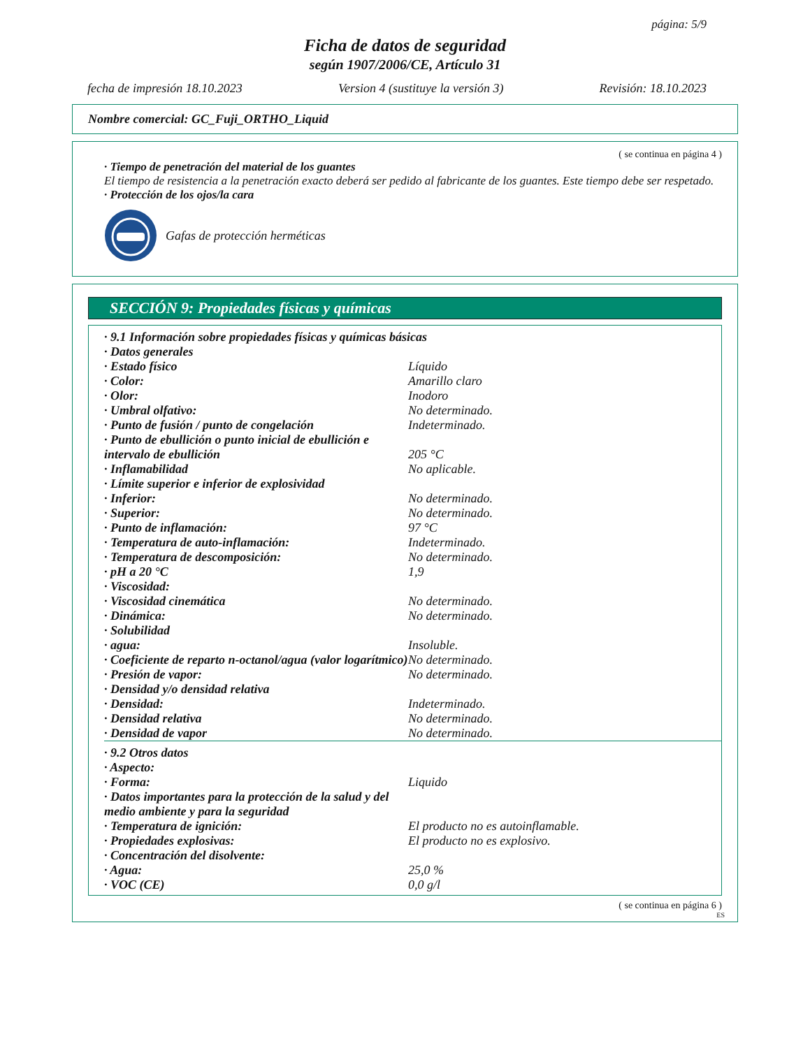página: 5/9
Ficha de datos de seguridad
según 1907/2006/CE, Artículo 31
fecha de impresión 18.10.2023 Version 4 (sustituye la versión 3) Revisión: 18.10.2023
Nombre comercial: GC_Fuji_ORTHO_Liquid
( se continua en página 4 )
· Tiempo de penetración del material de los guantes
El tiempo de resistencia a la penetración exacto deberá ser pedido al fabricante de los guantes. Este tiempo debe ser respetado.
· Protección de los ojos/la cara
Gafas de protección herméticas
SECCIÓN 9: Propiedades físicas y químicas
| · 9.1 Información sobre propiedades físicas y químicas básicas | |
| · Datos generales | |
| · Estado físico | Líquido |
| · Color: | Amarillo claro |
| · Olor: | Inodoro |
| · Umbral olfativo: | No determinado. |
| · Punto de fusión / punto de congelación | Indeterminado. |
| · Punto de ebullición o punto inicial de ebullición e intervalo de ebullición | 205 °C |
| · Inflamabilidad | No aplicable. |
| · Límite superior e inferior de explosividad | |
| · Inferior: | No determinado. |
| · Superior: | No determinado. |
| · Punto de inflamación: | 97 °C |
| · Temperatura de auto-inflamación: | Indeterminado. |
| · Temperatura de descomposición: | No determinado. |
| · pH a 20 °C | 1,9 |
| · Viscosidad: | |
| · Viscosidad cinemática | No determinado. |
| · Dinámica: | No determinado. |
| · Solubilidad | |
| · agua: | Insoluble. |
| · Coeficiente de reparto n-octanol/agua (valor logarítmico) | No determinado. |
| · Presión de vapor: | No determinado. |
| · Densidad y/o densidad relativa | |
| · Densidad: | Indeterminado. |
| · Densidad relativa | No determinado. |
| · Densidad de vapor | No determinado. |
| · 9.2 Otros datos | |
| · Aspecto: | |
| · Forma: | Liquido |
| · Datos importantes para la protección de la salud y del medio ambiente y para la seguridad | |
| · Temperatura de ignición: | El producto no es autoinflamable. |
| · Propiedades explosivas: | El producto no es explosivo. |
| · Concentración del disolvente: | |
| · Agua: | 25,0 % |
| · VOC (CE) | 0,0 g/l |
( se continua en página 6 )
ES